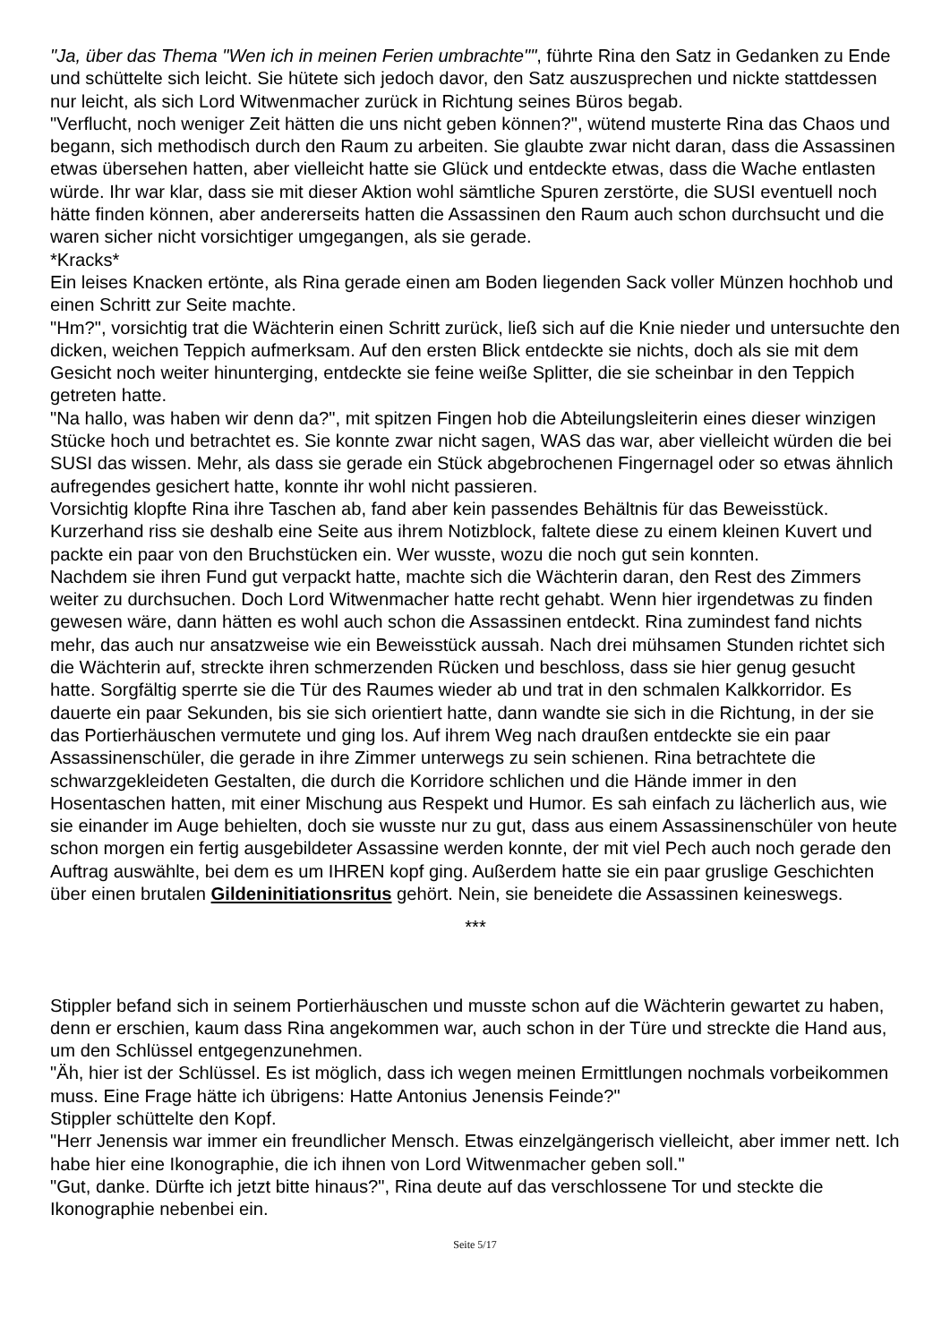"Ja, über das Thema "Wen ich in meinen Ferien umbrachte"", führte Rina den Satz in Gedanken zu Ende und schüttelte sich leicht. Sie hütete sich jedoch davor, den Satz auszusprechen und nickte stattdessen nur leicht, als sich Lord Witwenmacher zurück in Richtung seines Büros begab.
"Verflucht, noch weniger Zeit hätten die uns nicht geben können?", wütend musterte Rina das Chaos und begann, sich methodisch durch den Raum zu arbeiten. Sie glaubte zwar nicht daran, dass die Assassinen etwas übersehen hatten, aber vielleicht hatte sie Glück und entdeckte etwas, dass die Wache entlasten würde. Ihr war klar, dass sie mit dieser Aktion wohl sämtliche Spuren zerstörte, die SUSI eventuell noch hätte finden können, aber andererseits hatten die Assassinen den Raum auch schon durchsucht und die waren sicher nicht vorsichtiger umgegangen, als sie gerade.
*Kracks*
Ein leises Knacken ertönte, als Rina gerade einen am Boden liegenden Sack voller Münzen hochhob und einen Schritt zur Seite machte.
"Hm?", vorsichtig trat die Wächterin einen Schritt zurück, ließ sich auf die Knie nieder und untersuchte den dicken, weichen Teppich aufmerksam. Auf den ersten Blick entdeckte sie nichts, doch als sie mit dem Gesicht noch weiter hinunterging, entdeckte sie feine weiße Splitter, die sie scheinbar in den Teppich getreten hatte.
"Na hallo, was haben wir denn da?", mit spitzen Fingen hob die Abteilungsleiterin eines dieser winzigen Stücke hoch und betrachtet es. Sie konnte zwar nicht sagen, WAS das war, aber vielleicht würden die bei SUSI das wissen. Mehr, als dass sie gerade ein Stück abgebrochenen Fingernagel oder so etwas ähnlich aufregendes gesichert hatte, konnte ihr wohl nicht passieren.
Vorsichtig klopfte Rina ihre Taschen ab, fand aber kein passendes Behältnis für das Beweisstück. Kurzerhand riss sie deshalb eine Seite aus ihrem Notizblock, faltete diese zu einem kleinen Kuvert und packte ein paar von den Bruchstücken ein. Wer wusste, wozu die noch gut sein konnten.
Nachdem sie ihren Fund gut verpackt hatte, machte sich die Wächterin daran, den Rest des Zimmers weiter zu durchsuchen. Doch Lord Witwenmacher hatte recht gehabt. Wenn hier irgendetwas zu finden gewesen wäre, dann hätten es wohl auch schon die Assassinen entdeckt. Rina zumindest fand nichts mehr, das auch nur ansatzweise wie ein Beweisstück aussah. Nach drei mühsamen Stunden richtet sich die Wächterin auf, streckte ihren schmerzenden Rücken und beschloss, dass sie hier genug gesucht hatte. Sorgfältig sperrte sie die Tür des Raumes wieder ab und trat in den schmalen Kalkkorridor. Es dauerte ein paar Sekunden, bis sie sich orientiert hatte, dann wandte sie sich in die Richtung, in der sie das Portierhäuschen vermutete und ging los. Auf ihrem Weg nach draußen entdeckte sie ein paar Assassinenschüler, die gerade in ihre Zimmer unterwegs zu sein schienen. Rina betrachtete die schwarzgekleideten Gestalten, die durch die Korridore schlichen und die Hände immer in den Hosentaschen hatten, mit einer Mischung aus Respekt und Humor. Es sah einfach zu lächerlich aus, wie sie einander im Auge behielten, doch sie wusste nur zu gut, dass aus einem Assassinenschüler von heute schon morgen ein fertig ausgebildeter Assassine werden konnte, der mit viel Pech auch noch gerade den Auftrag auswählte, bei dem es um IHREN kopf ging. Außerdem hatte sie ein paar gruslige Geschichten über einen brutalen Gildeninitiationsritus gehört. Nein, sie beneidete die Assassinen keineswegs.
***
Stippler befand sich in seinem Portierhäuschen und musste schon auf die Wächterin gewartet zu haben, denn er erschien, kaum dass Rina angekommen war, auch schon in der Türe und streckte die Hand aus, um den Schlüssel entgegenzunehmen.
"Äh, hier ist der Schlüssel. Es ist möglich, dass ich wegen meinen Ermittlungen nochmals vorbeikommen muss. Eine Frage hätte ich übrigens: Hatte Antonius Jenensis Feinde?"
Stippler schüttelte den Kopf.
"Herr Jenensis war immer ein freundlicher Mensch. Etwas einzelgängerisch vielleicht, aber immer nett. Ich habe hier eine Ikonographie, die ich ihnen von Lord Witwenmacher geben soll."
"Gut, danke. Dürfte ich jetzt bitte hinaus?", Rina deute auf das verschlossene Tor und steckte die Ikonographie nebenbei ein.
Seite 5/17